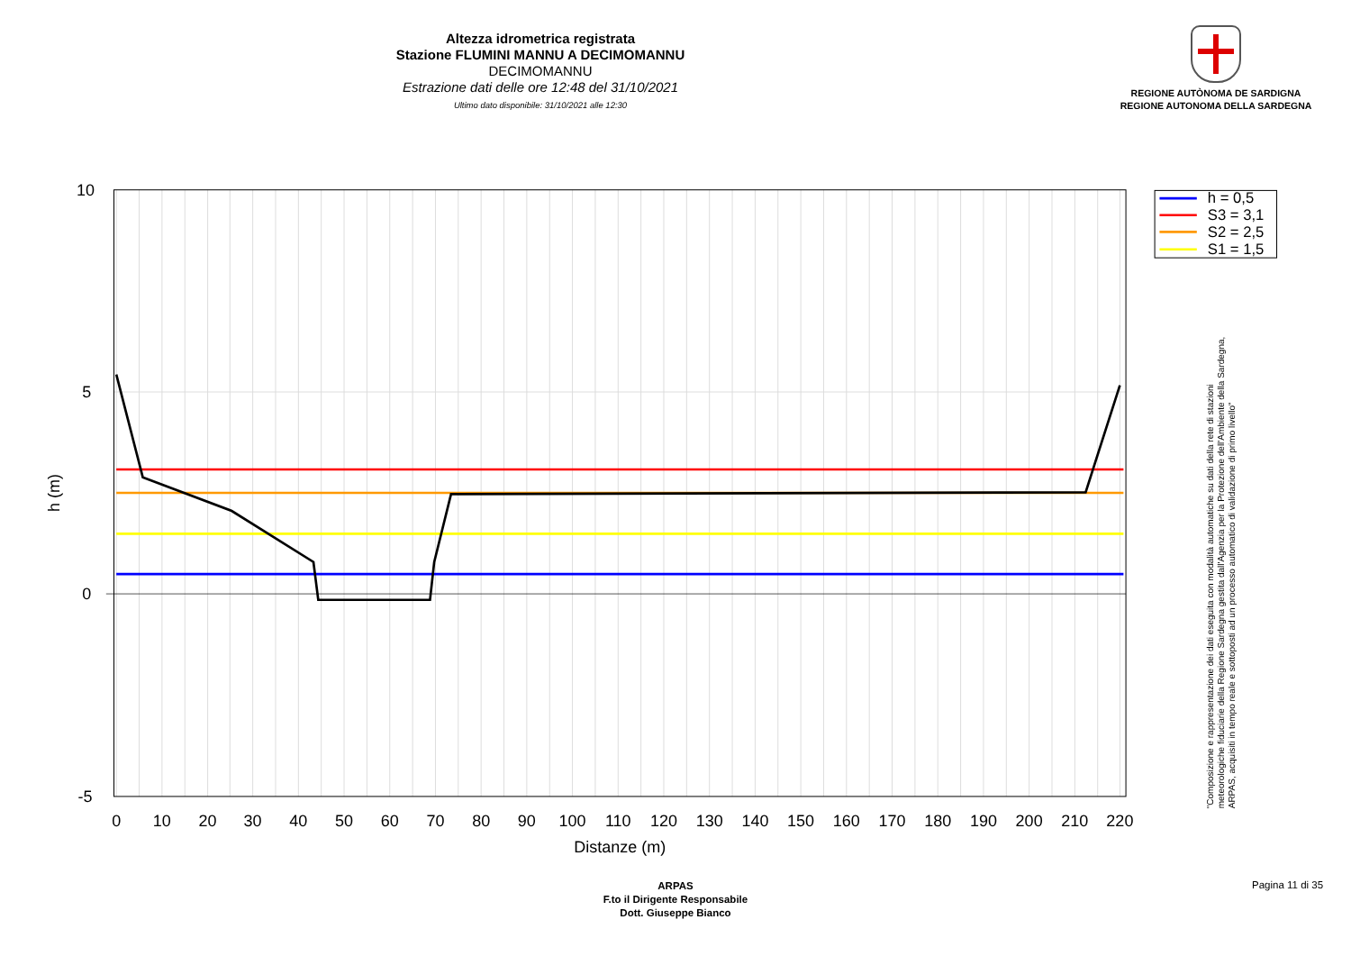Altezza idrometrica registrata
Stazione FLUMINI MANNU A DECIMOMANNU
DECIMOMANNU
Estrazione dati delle ore 12:48 del 31/10/2021
Ultimo dato disponibile: 31/10/2021 alle 12:30
REGIONE AUTÒNOMA DE SARDIGNA
REGIONE AUTONOMA DELLA SARDEGNA
10
5
0
-5
0
10
20
30
40
50
60
70
80
90
100
110
120
130
140
150
160
170
180
190
200
210
220
Distanze (m)
h (m)
h = 0,5
S3 = 3,1
S2 = 2,5
S1 = 1,5
"Composizione e rappresentazione dei dati eseguita con modalità automatiche su dati della rete di stazioni
meteorologiche fiduciarie della Regione Sardegna gestita dall'Agenzia per la Protezione dell'Ambiente della Sardegna,
ARPAS, acquisiti in tempo reale e sottoposti ad un processo automatico di validazione di primo livello"
ARPAS
F.to il Dirigente Responsabile
Dott. Giuseppe Bianco
Pagina 11 di 35